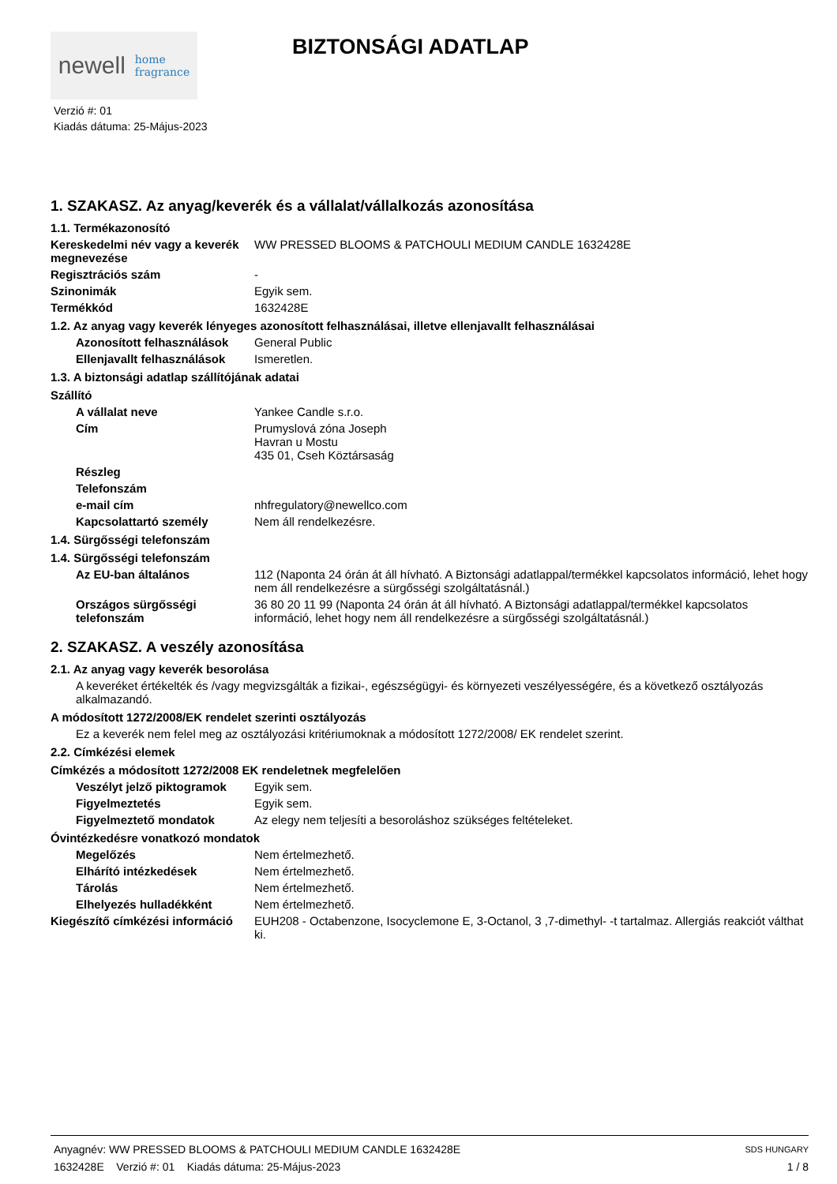newell home
fragrance
BIZTONSÁGI ADATLAP
Verzió #: 01
Kiadás dátuma: 25-Május-2023
1. SZAKASZ. Az anyag/keverék és a vállalat/vállalkozás azonosítása
1.1. Termékazonosító
Kereskedelmi név vagy a keverék megnevezése
WW PRESSED BLOOMS & PATCHOULI MEDIUM CANDLE 1632428E
Regisztrációs szám -
Szinonimák Egyik sem.
Termékkód 1632428E
1.2. Az anyag vagy keverék lényeges azonosított felhasználásai, illetve ellenjavallt felhasználásai
Azonosított felhasználások
General Public
Ellenjavallt felhasználások
Ismeretlen.
1.3. A biztonsági adatlap szállítójának adatai
Szállító
A vállalat neve Yankee Candle s.r.o.
Cím Prumyslová zóna Joseph
Havran u Mostu
435 01, Cseh Köztársaság
Részleg
Telefonszám
e-mail cím nhfregulatory@newellco.com
Kapcsolattartó személy Nem áll rendelkezésre.
1.4. Sürgősségi telefonszám
1.4. Sürgősségi telefonszám
Az EU-ban általános 112 (Naponta 24 órán át áll hívható. A Biztonsági adatlappal/termékkel kapcsolatos információ, lehet hogy nem áll rendelkezésre a sürgősségi szolgáltatásnál.)
Országos sürgősségi telefonszám
36 80 20 11 99 (Naponta 24 órán át áll hívható. A Biztonsági adatlappal/termékkel kapcsolatos információ, lehet hogy nem áll rendelkezésre a sürgősségi szolgáltatásnál.)
2. SZAKASZ. A veszély azonosítása
2.1. Az anyag vagy keverék besorolása
A keveréket értékelték és /vagy megvizsgálták a fizikai-, egészségügyi- és környezeti veszélyességére, és a következő osztályozás alkalmazandó.
A módosított 1272/2008/EK rendelet szerinti osztályozás
Ez a keverék nem felel meg az osztályozási kritériumoknak a módosított 1272/2008/ EK rendelet szerint.
2.2. Címkézési elemek
Címkézés a módosított 1272/2008 EK rendeletnek megfelelően
Veszélyt jelző piktogramok
Egyik sem.
Figyelmeztetés Egyik sem.
Figyelmeztető mondatok Az elegy nem teljesíti a besoroláshoz szükséges feltételeket.
Óvintézkedésre vonatkozó mondatok
Megelőzés Nem értelmezhető.
Elhárító intézkedések Nem értelmezhető.
Tárolás Nem értelmezhető.
Elhelyezés hulladékként Nem értelmezhető.
Kiegészítő címkézési információ
EUH208 - Octabenzone, Isocyclemone E, 3-Octanol, 3 ,7-dimethyl- -t tartalmaz. Allergiás reakciót válthat ki.
Anyagnév: WW PRESSED BLOOMS & PATCHOULI MEDIUM CANDLE 1632428E
1632428E Verzió #: 01 Kiadás dátuma: 25-Május-2023
SDS HUNGARY
1 / 8